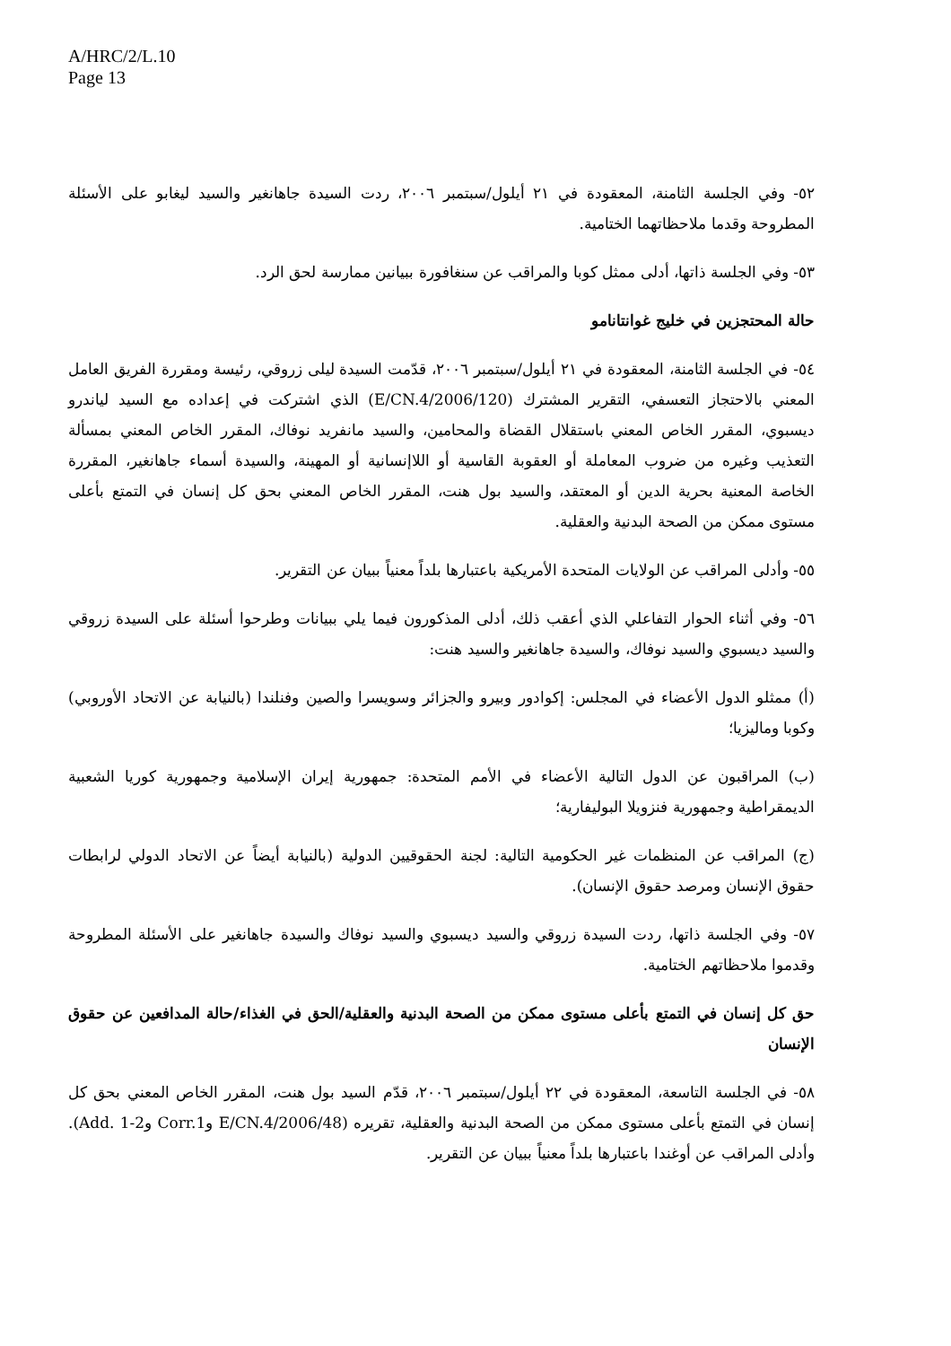A/HRC/2/L.10
Page 13
٥٢- وفي الجلسة الثامنة، المعقودة في ٢١ أيلول/سبتمبر ٢٠٠٦، ردت السيدة جاهانغير والسيد ليغابو على الأسئلة المطروحة وقدما ملاحظاتهما الختامية.
٥٣- وفي الجلسة ذاتها، أدلى ممثل كوبا والمراقب عن سنغافورة ببيانين ممارسة لحق الرد.
حالة المحتجزين في خليج غوانتانامو
٥٤- في الجلسة الثامنة، المعقودة في ٢١ أيلول/سبتمبر ٢٠٠٦، قدّمت السيدة ليلى زروقي، رئيسة ومقررة الفريق العامل المعني بالاحتجاز التعسفي، التقرير المشترك (E/CN.4/2006/120) الذي اشتركت في إعداده مع السيد لياندرو ديسبوي، المقرر الخاص المعني باستقلال القضاة والمحامين، والسيد مانفريد نوفاك، المقرر الخاص المعني بمسألة التعذيب وغيره من ضروب المعاملة أو العقوبة القاسية أو اللاإنسانية أو المهينة، والسيدة أسماء جاهانغير، المقررة الخاصة المعنية بحرية الدين أو المعتقد، والسيد بول هنت، المقرر الخاص المعني بحق كل إنسان في التمتع بأعلى مستوى ممكن من الصحة البدنية والعقلية.
٥٥- وأدلى المراقب عن الولايات المتحدة الأمريكية باعتبارها بلداً معنياً ببيان عن التقرير.
٥٦- وفي أثناء الحوار التفاعلي الذي أعقب ذلك، أدلى المذكورون فيما يلي ببيانات وطرحوا أسئلة على السيدة زروقي والسيد ديسبوي والسيد نوفاك، والسيدة جاهانغير والسيد هنت:
(أ) ممثلو الدول الأعضاء في المجلس: إكوادور وبيرو والجزائر وسويسرا والصين وفنلندا (بالنيابة عن الاتحاد الأوروبي) وكوبا وماليزيا؛
(ب) المراقبون عن الدول التالية الأعضاء في الأمم المتحدة: جمهورية إيران الإسلامية وجمهورية كوريا الشعبية الديمقراطية وجمهورية فنزويلا البوليفارية؛
(ج) المراقب عن المنظمات غير الحكومية التالية: لجنة الحقوقيين الدولية (بالنيابة أيضاً عن الاتحاد الدولي لرابطات حقوق الإنسان ومرصد حقوق الإنسان).
٥٧- وفي الجلسة ذاتها، ردت السيدة زروقي والسيد ديسبوي والسيد نوفاك والسيدة جاهانغير على الأسئلة المطروحة وقدموا ملاحظاتهم الختامية.
حق كل إنسان في التمتع بأعلى مستوى ممكن من الصحة البدنية والعقلية/الحق في الغذاء/حالة المدافعين عن حقوق الإنسان
٥٨- في الجلسة التاسعة، المعقودة في ٢٢ أيلول/سبتمبر ٢٠٠٦، قدّم السيد بول هنت، المقرر الخاص المعني بحق كل إنسان في التمتع بأعلى مستوى ممكن من الصحة البدنية والعقلية، تقريره (E/CN.4/2006/48 وCorr.1 وAdd. 1-2). وأدلى المراقب عن أوغندا باعتبارها بلداً معنياً ببيان عن التقرير.